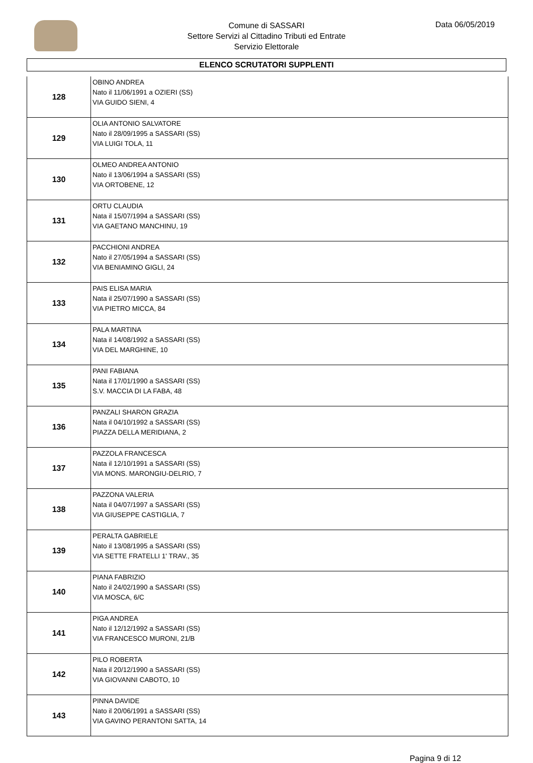Comune di SASSARI
Settore Servizi al Cittadino Tributi ed Entrate
Servizio Elettorale
Data 06/05/2019
ELENCO SCRUTATORI SUPPLENTI
| 128 | OBINO ANDREA Nato il 11/06/1991 a OZIERI (SS) VIA GUIDO SIENI, 4 |
| 129 | OLIA ANTONIO SALVATORE Nato il 28/09/1995 a SASSARI (SS) VIA LUIGI TOLA, 11 |
| 130 | OLMEO ANDREA ANTONIO Nato il 13/06/1994 a SASSARI (SS) VIA ORTOBENE, 12 |
| 131 | ORTU CLAUDIA Nata il 15/07/1994 a SASSARI (SS) VIA GAETANO MANCHINU, 19 |
| 132 | PACCHIONI ANDREA Nato il 27/05/1994 a SASSARI (SS) VIA BENIAMINO GIGLI, 24 |
| 133 | PAIS ELISA MARIA Nata il 25/07/1990 a SASSARI (SS) VIA PIETRO MICCA, 84 |
| 134 | PALA MARTINA Nata il 14/08/1992 a SASSARI (SS) VIA DEL MARGHINE, 10 |
| 135 | PANI FABIANA Nata il 17/01/1990 a SASSARI (SS) S.V. MACCIA DI LA FABA, 48 |
| 136 | PANZALI SHARON GRAZIA Nata il 04/10/1992 a SASSARI (SS) PIAZZA DELLA MERIDIANA, 2 |
| 137 | PAZZOLA FRANCESCA Nata il 12/10/1991 a SASSARI (SS) VIA MONS. MARONGIU-DELRIO, 7 |
| 138 | PAZZONA VALERIA Nata il 04/07/1997 a SASSARI (SS) VIA GIUSEPPE CASTIGLIA, 7 |
| 139 | PERALTA GABRIELE Nato il 13/08/1995 a SASSARI (SS) VIA SETTE FRATELLI 1' TRAV., 35 |
| 140 | PIANA FABRIZIO Nato il 24/02/1990 a SASSARI (SS) VIA MOSCA, 6/C |
| 141 | PIGA ANDREA Nato il 12/12/1992 a SASSARI (SS) VIA FRANCESCO MURONI, 21/B |
| 142 | PILO ROBERTA Nata il 20/12/1990 a SASSARI (SS) VIA GIOVANNI CABOTO, 10 |
| 143 | PINNA DAVIDE Nato il 20/06/1991 a SASSARI (SS) VIA GAVINO PERANTONI SATTA, 14 |
Pagina 9 di 12